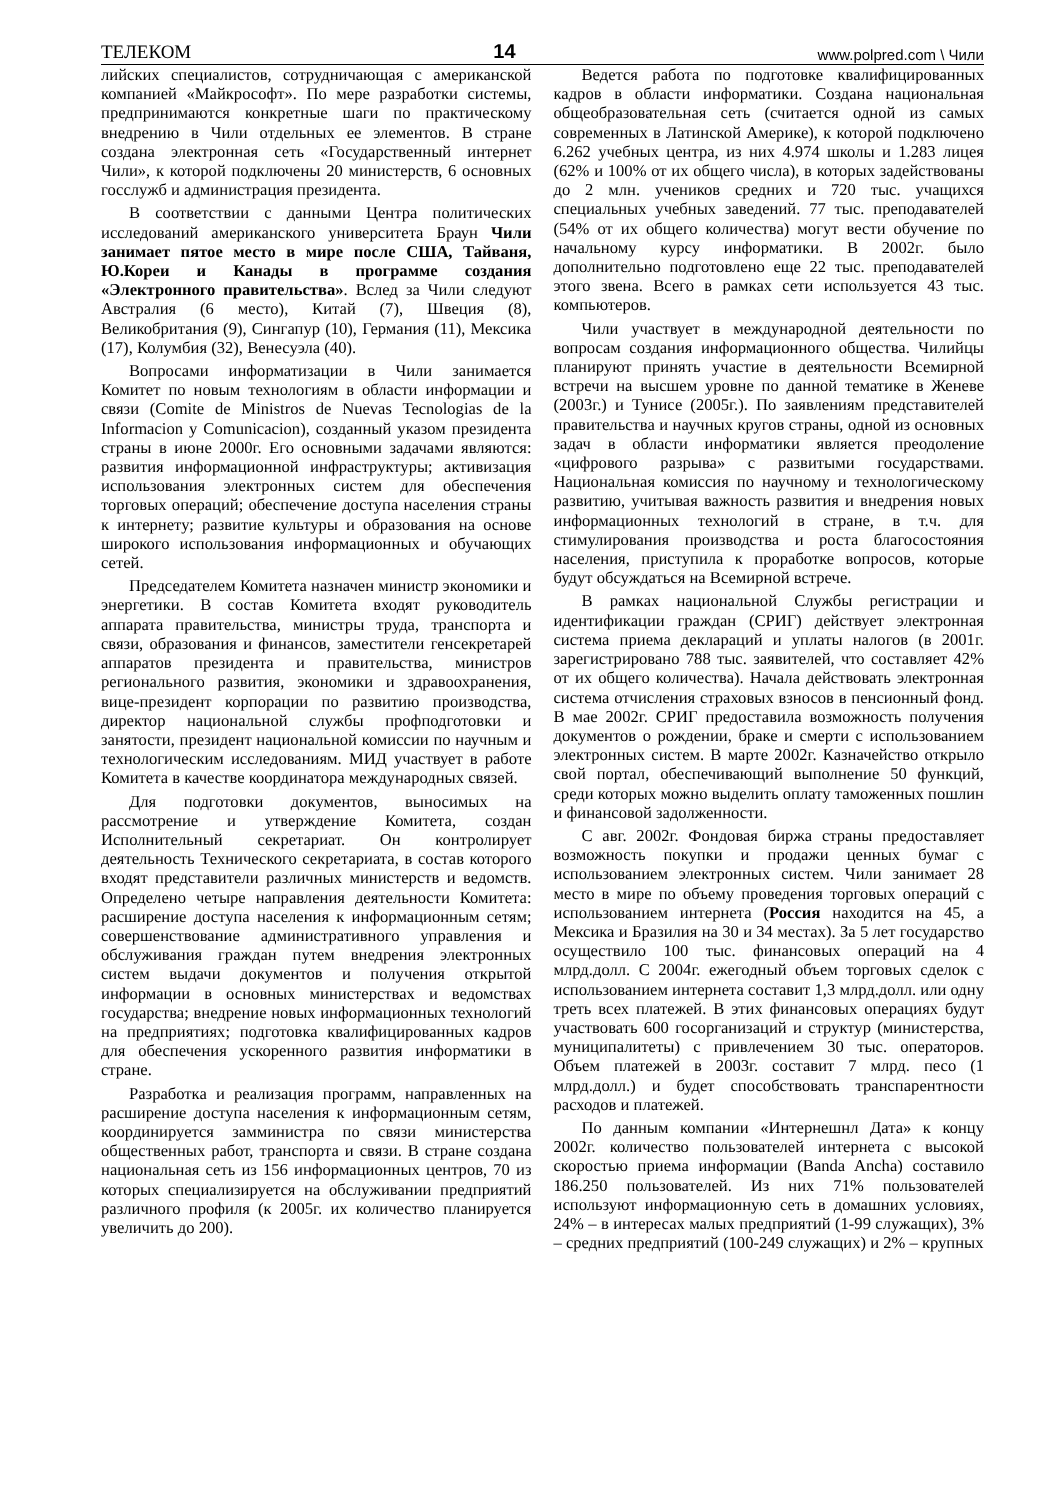ТЕЛЕКОМ 14 www.polpred.com \ Чили
лийских специалистов, сотрудничающая с американской компанией «Майкрософт». По мере разработки системы, предпринимаются конкретные шаги по практическому внедрению в Чили отдельных ее элементов. В стране создана электронная сеть «Государственный интернет Чили», к которой подключены 20 министерств, 6 основных госслужб и администрация президента.
В соответствии с данными Центра политических исследований американского университета Браун Чили занимает пятое место в мире после США, Тайваня, Ю.Кореи и Канады в программе создания «Электронного правительства». Вслед за Чили следуют Австралия (6 место), Китай (7), Швеция (8), Великобритания (9), Сингапур (10), Германия (11), Мексика (17), Колумбия (32), Венесуэла (40).
Вопросами информатизации в Чили занимается Комитет по новым технологиям в области информации и связи (Comite de Ministros de Nuevas Tecnologias de la Informacion y Comunicacion), созданный указом президента страны в июне 2000г. Его основными задачами являются: развития информационной инфраструктуры; активизация использования электронных систем для обеспечения торговых операций; обеспечение доступа населения страны к интернету; развитие культуры и образования на основе широкого использования информационных и обучающих сетей.
Председателем Комитета назначен министр экономики и энергетики. В состав Комитета входят руководитель аппарата правительства, министры труда, транспорта и связи, образования и финансов, заместители генсекретарей аппаратов президента и правительства, министров регионального развития, экономики и здравоохранения, вице-президент корпорации по развитию производства, директор национальной службы профподготовки и занятости, президент национальной комиссии по научным и технологическим исследованиям. МИД участвует в работе Комитета в качестве координатора международных связей.
Для подготовки документов, выносимых на рассмотрение и утверждение Комитета, создан Исполнительный секретариат. Он контролирует деятельность Технического секретариата, в состав которого входят представители различных министерств и ведомств. Определено четыре направления деятельности Комитета: расширение доступа населения к информационным сетям; совершенствование административного управления и обслуживания граждан путем внедрения электронных систем выдачи документов и получения открытой информации в основных министерствах и ведомствах государства; внедрение новых информационных технологий на предприятиях; подготовка квалифицированных кадров для обеспечения ускоренного развития информатики в стране.
Разработка и реализация программ, направленных на расширение доступа населения к информационным сетям, координируется замминистра по связи министерства общественных работ, транспорта и связи. В стране создана национальная сеть из 156 информационных центров, 70 из которых специализируется на обслуживании предприятий различного профиля (к 2005г. их количество планируется увеличить до 200).
Ведется работа по подготовке квалифицированных кадров в области информатики. Создана национальная общеобразовательная сеть (считается одной из самых современных в Латинской Америке), к которой подключено 6.262 учебных центра, из них 4.974 школы и 1.283 лицея (62% и 100% от их общего числа), в которых задействованы до 2 млн. учеников средних и 720 тыс. учащихся специальных учебных заведений. 77 тыс. преподавателей (54% от их общего количества) могут вести обучение по начальному курсу информатики. В 2002г. было дополнительно подготовлено еще 22 тыс. преподавателей этого звена. Всего в рамках сети используется 43 тыс. компьютеров.
Чили участвует в международной деятельности по вопросам создания информационного общества. Чилийцы планируют принять участие в деятельности Всемирной встречи на высшем уровне по данной тематике в Женеве (2003г.) и Тунисе (2005г.). По заявлениям представителей правительства и научных кругов страны, одной из основных задач в области информатики является преодоление «цифрового разрыва» с развитыми государствами. Национальная комиссия по научному и технологическому развитию, учитывая важность развития и внедрения новых информационных технологий в стране, в т.ч. для стимулирования производства и роста благосостояния населения, приступила к проработке вопросов, которые будут обсуждаться на Всемирной встрече.
В рамках национальной Службы регистрации и идентификации граждан (СРИГ) действует электронная система приема деклараций и уплаты налогов (в 2001г. зарегистрировано 788 тыс. заявителей, что составляет 42% от их общего количества). Начала действовать электронная система отчисления страховых взносов в пенсионный фонд. В мае 2002г. СРИГ предоставила возможность получения документов о рождении, браке и смерти с использованием электронных систем. В марте 2002г. Казначейство открыло свой портал, обеспечивающий выполнение 50 функций, среди которых можно выделить оплату таможенных пошлин и финансовой задолженности.
С авг. 2002г. Фондовая биржа страны предоставляет возможность покупки и продажи ценных бумаг с использованием электронных систем. Чили занимает 28 место в мире по объему проведения торговых операций с использованием интернета (Россия находится на 45, а Мексика и Бразилия на 30 и 34 местах). За 5 лет государство осуществило 100 тыс. финансовых операций на 4 млрд.долл. С 2004г. ежегодный объем торговых сделок с использованием интернета составит 1,3 млрд.долл. или одну треть всех платежей. В этих финансовых операциях будут участвовать 600 госорганизаций и структур (министерства, муниципалитеты) с привлечением 30 тыс. операторов. Объем платежей в 2003г. составит 7 млрд. песо (1 млрд.долл.) и будет способствовать транспарентности расходов и платежей.
По данным компании «Интернешнл Дата» к концу 2002г. количество пользователей интернета с высокой скоростью приема информации (Banda Ancha) составило 186.250 пользователей. Из них 71% пользователей используют информационную сеть в домашних условиях, 24% – в интересах малых предприятий (1-99 служащих), 3% – средних предприятий (100-249 служащих) и 2% – крупных